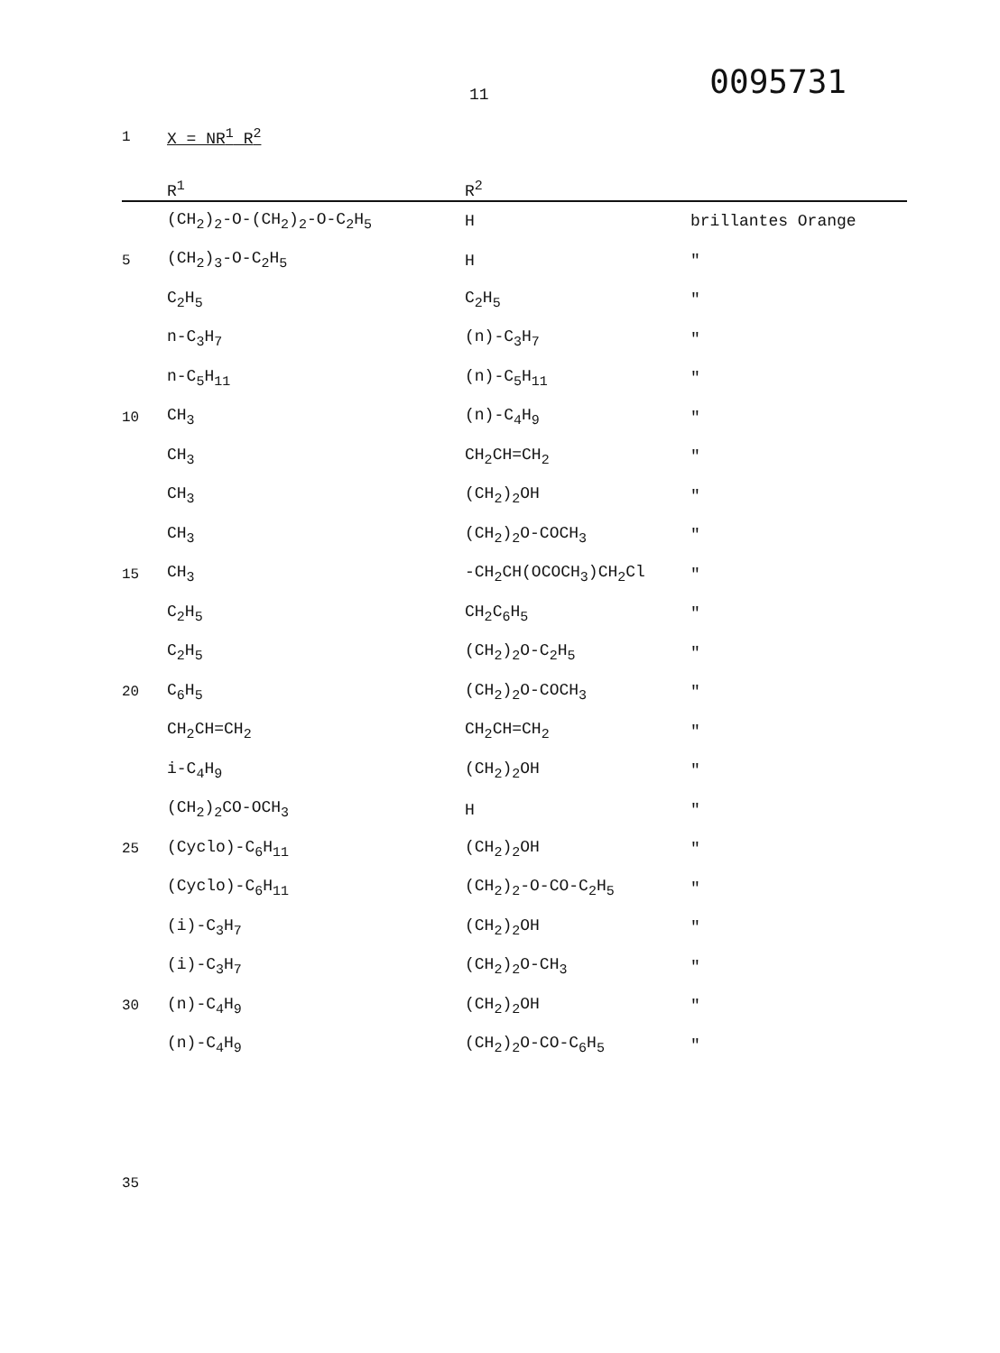11
0095731
| 1 | X = NR<sup>1</sup> R<sup>2</sup> | | |
| | R<sup>1</sup> | R<sup>2</sup> | |
| | (CH<sub>2</sub>)<sub>2</sub>-O-(CH<sub>2</sub>)<sub>2</sub>-O-C<sub>2</sub>H<sub>5</sub> | H | brillantes Orange |
| 5 | (CH<sub>2</sub>)<sub>3</sub>-O-C<sub>2</sub>H<sub>5</sub> | H | " |
| | C<sub>2</sub>H<sub>5</sub> | C<sub>2</sub>H<sub>5</sub> | " |
| | n-C<sub>3</sub>H<sub>7</sub> | (n)-C<sub>3</sub>H<sub>7</sub> | " |
| | n-C<sub>5</sub>H<sub>11</sub> | (n)-C<sub>5</sub>H<sub>11</sub> | " |
| 10 | CH<sub>3</sub> | (n)-C<sub>4</sub>H<sub>9</sub> | " |
| | CH<sub>3</sub> | CH<sub>2</sub>CH=CH<sub>2</sub> | " |
| | CH<sub>3</sub> | (CH<sub>2</sub>)<sub>2</sub>OH | " |
| | CH<sub>3</sub> | (CH<sub>2</sub>)<sub>2</sub>O-COCH<sub>3</sub> | " |
| 15 | CH<sub>3</sub> | -CH<sub>2</sub>CH(OCOCH<sub>3</sub>)CH<sub>2</sub>Cl | " |
| | C<sub>2</sub>H<sub>5</sub> | CH<sub>2</sub>C<sub>6</sub>H<sub>5</sub> | " |
| | C<sub>2</sub>H<sub>5</sub> | (CH<sub>2</sub>)<sub>2</sub>O-C<sub>2</sub>H<sub>5</sub> | " |
| 20 | C<sub>6</sub>H<sub>5</sub> | (CH<sub>2</sub>)<sub>2</sub>O-COCH<sub>3</sub> | " |
| | CH<sub>2</sub>CH=CH<sub>2</sub> | CH<sub>2</sub>CH=CH<sub>2</sub> | " |
| | i-C<sub>4</sub>H<sub>9</sub> | (CH<sub>2</sub>)<sub>2</sub>OH | " |
| | (CH<sub>2</sub>)<sub>2</sub>CO-OCH<sub>3</sub> | H | " |
| 25 | (Cyclo)-C<sub>6</sub>H<sub>11</sub> | (CH<sub>2</sub>)<sub>2</sub>OH | " |
| | (Cyclo)-C<sub>6</sub>H<sub>11</sub> | (CH<sub>2</sub>)<sub>2</sub>-O-CO-C<sub>2</sub>H<sub>5</sub> | " |
| | (i)-C<sub>3</sub>H<sub>7</sub> | (CH<sub>2</sub>)<sub>2</sub>OH | " |
| | (i)-C<sub>3</sub>H<sub>7</sub> | (CH<sub>2</sub>)<sub>2</sub>O-CH<sub>3</sub> | " |
| 30 | (n)-C<sub>4</sub>H<sub>9</sub> | (CH<sub>2</sub>)<sub>2</sub>OH | " |
| | (n)-C<sub>4</sub>H<sub>9</sub> | (CH<sub>2</sub>)<sub>2</sub>O-CO-C<sub>6</sub>H<sub>5</sub> | " |
| 35 | | | |